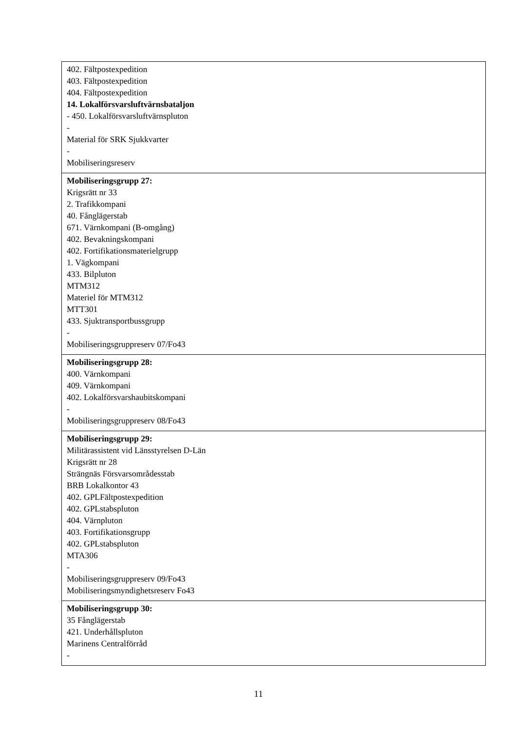| 402. Fältpostexpedition 403. Fältpostexpedition 404. Fältpostexpedition 14. Lokalförsvarsluftvärnsbataljon - 450. Lokalförsvarsluftvärnspluton - Material för SRK Sjukkvarter - Mobiliseringsreserv |
| Mobiliseringsgrupp 27: Krigsrätt nr 33 2. Trafikkompani 40. Fånglägerstab 671. Värnkompani (B-omgång) 402. Bevakningskompani 402. Fortifikationsmaterielgrupp 1. Vägkompani 433. Bilpluton MTM312 Materiel för MTM312 MTT301 433. Sjuktransportbussgrupp - Mobiliseringsgruppreserv 07/Fo43 |
| Mobiliseringsgrupp 28: 400. Värnkompani 409. Värnkompani 402. Lokalförsvarshaubitskompani - Mobiliseringsgruppreserv 08/Fo43 |
| Mobiliseringsgrupp 29: Militärassistent vid Länsstyrelsen D-Län Krigsrätt nr 28 Strängnäs Försvarsområdesstab BRB Lokalkontor 43 402. GPLFältpostexpedition 402. GPLstabspluton 404. Värnpluton 403. Fortifikationsgrupp 402. GPLstabspluton MTA306 - Mobiliseringsgruppreserv 09/Fo43 Mobiliseringsmyndighetsreserv Fo43 |
| Mobiliseringsgrupp 30: 35 Fånglägerstab 421. Underhållspluton Marinens Centralförråd - |
11